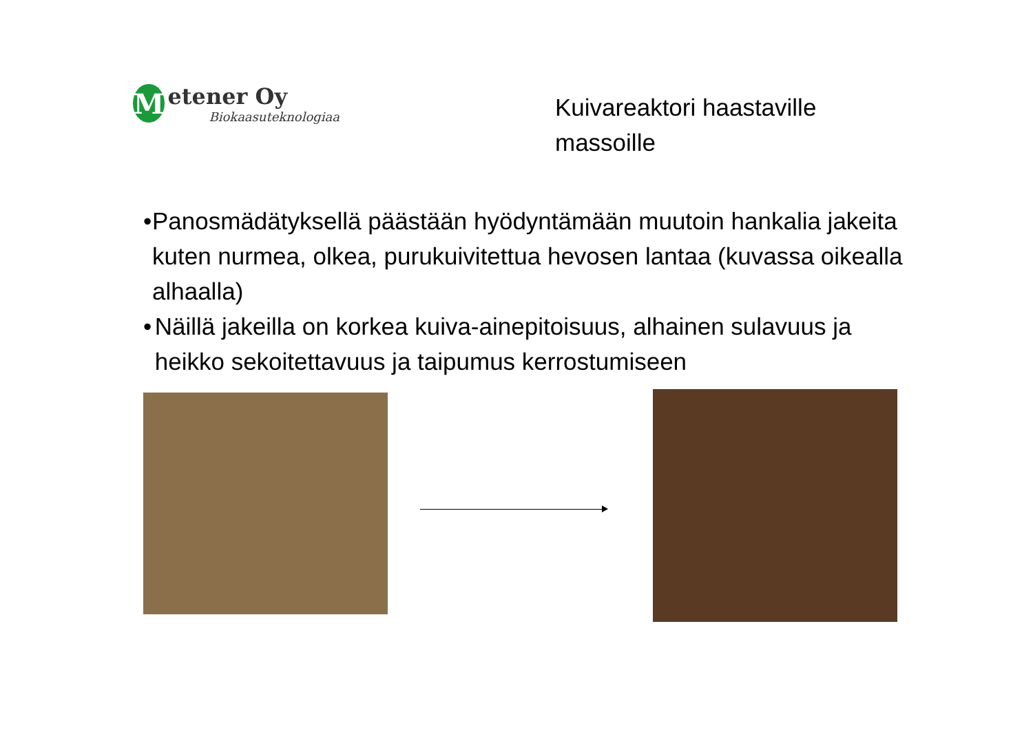M
etener Oy
Biokaasuteknologiaa
Kuivareaktori haastaville
massoille
• Panosmädätyksellä päästään hyödyntämään muutoin hankalia jakeita kuten nurmea, olkea, purukuivitettua hevosen lantaa (kuvassa oikealla alhaalla)
• Näillä jakeilla on korkea kuiva-ainepitoisuus, alhainen sulavuus ja heikko sekoitettavuus ja taipumus kerrostumiseen